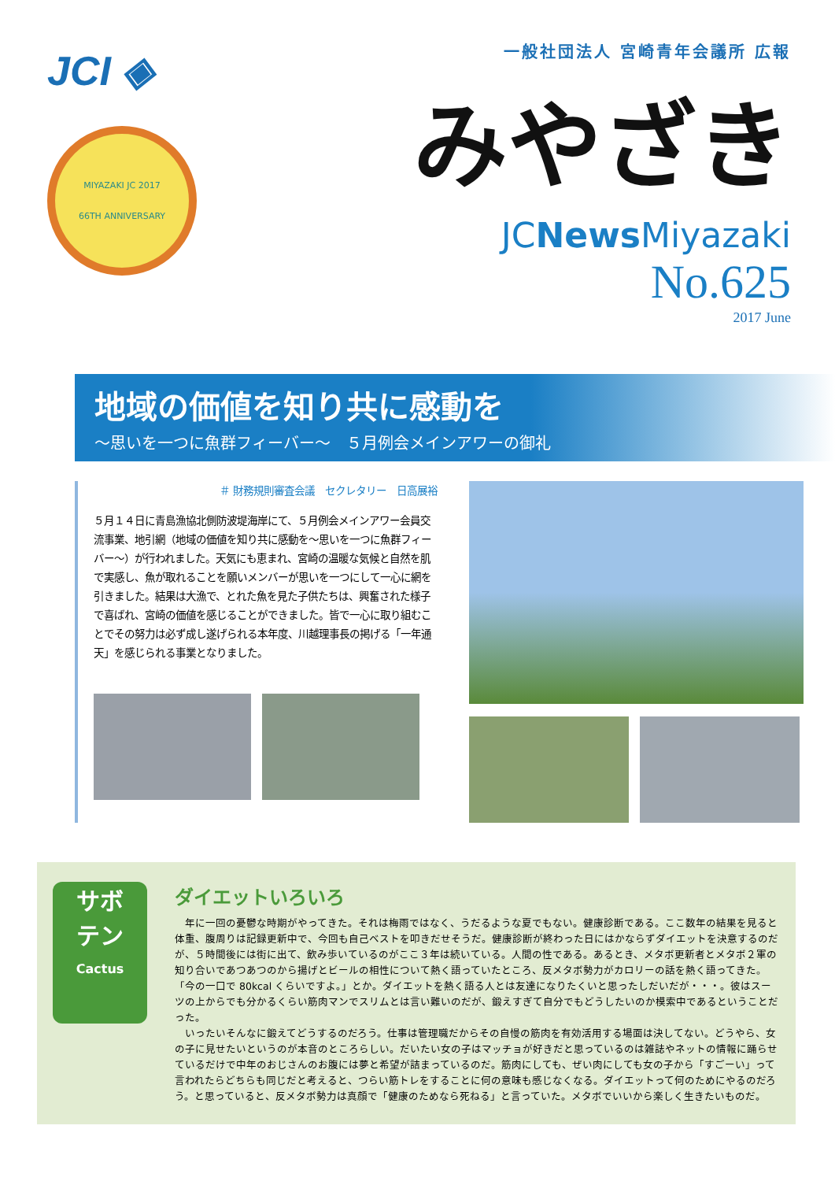JCI ◈
MIYAZAKI JC 2017
66TH ANNIVERSARY
一般社団法人 宮崎青年会議所 広報
みやざき
JCNews Miyazaki
No.625
2017 June
地域の価値を知り共に感動を
〜思いを一つに魚群フィーバー〜　５月例会メインアワーの御礼
＃ 財務規則審査会議　セクレタリー　日高展裕
５月１４日に青島漁協北側防波堤海岸にて、５月例会メインアワー会員交流事業、地引網（地域の価値を知り共に感動を〜思いを一つに魚群フィーバー〜）が行われました。天気にも恵まれ、宮崎の温暖な気候と自然を肌で実感し、魚が取れることを願いメンバーが思いを一つにして一心に網を引きました。結果は大漁で、とれた魚を見た子供たちは、興奮された様子で喜ばれ、宮崎の価値を感じることができました。皆で一心に取り組むことでその努力は必ず成し遂げられる本年度、川越理事長の掲げる「一年通天」を感じられる事業となりました。
サボ
テン
Cactus
ダイエットいろいろ
年に一回の憂鬱な時期がやってきた。それは梅雨ではなく、うだるような夏でもない。健康診断である。ここ数年の結果を見ると体重、腹周りは記録更新中で、今回も自己ベストを叩きだせそうだ。健康診断が終わった日にはかならずダイエットを決意するのだが、５時間後には街に出て、飲み歩いているのがここ３年は続いている。人間の性である。あるとき、メタボ更新者とメタボ２軍の知り合いであつあつのから揚げとビールの相性について熱く語っていたところ、反メタボ勢力がカロリーの話を熱く語ってきた。「今の一口で 80kcal くらいですよ。」とか。ダイエットを熱く語る人とは友達になりたくいと思ったしだいだが・・・。彼はスーツの上からでも分かるくらい筋肉マンでスリムとは言い難いのだが、鍛えすぎて自分でもどうしたいのか模索中であるということだった。
いったいそんなに鍛えてどうするのだろう。仕事は管理職だからその自慢の筋肉を有効活用する場面は決してない。どうやら、女の子に見せたいというのが本音のところらしい。だいたい女の子はマッチョが好きだと思っているのは雑誌やネットの情報に踊らせているだけで中年のおじさんのお腹には夢と希望が詰まっているのだ。筋肉にしても、ぜい肉にしても女の子から「すごーい」って言われたらどちらも同じだと考えると、つらい筋トレをすることに何の意味も感じなくなる。ダイエットって何のためにやるのだろう。と思っていると、反メタボ勢力は真顔で「健康のためなら死ねる」と言っていた。メタボでいいから楽しく生きたいものだ。